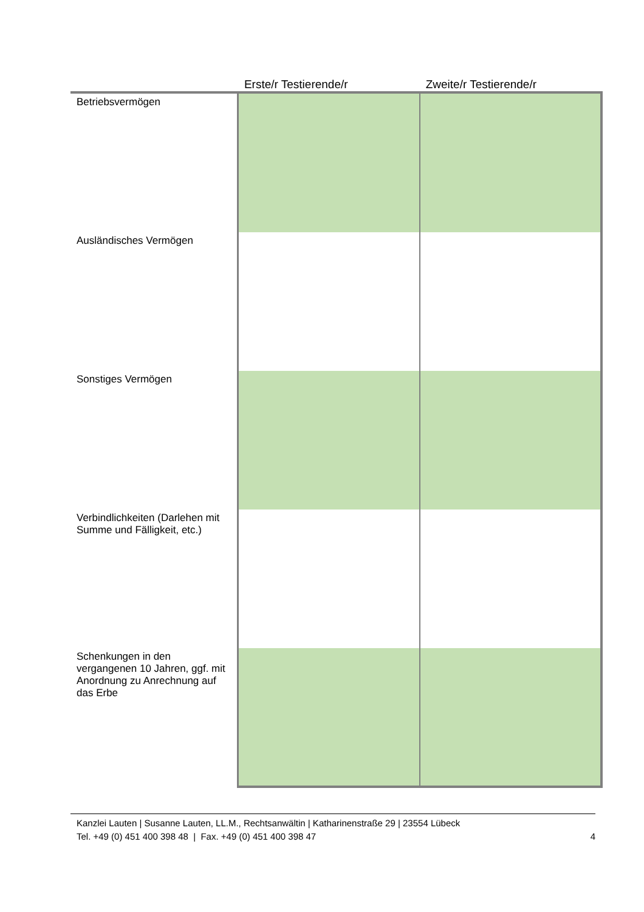| | Erste/r Testierende/r | Zweite/r Testierende/r |
| --- | --- | --- |
| Betriebsvermögen | | |
| Ausländisches Vermögen | | |
| Sonstiges Vermögen | | |
| Verbindlichkeiten (Darlehen mit Summe und Fälligkeit, etc.) | | |
| Schenkungen in den vergangenen 10 Jahren, ggf. mit Anordnung zu Anrechnung auf das Erbe | | |
Kanzlei Lauten | Susanne Lauten, LL.M., Rechtsanwältin | Katharinenstraße 29 | 23554 Lübeck
Tel. +49 (0) 451 400 398 48 | Fax. +49 (0) 451 400 398 47 4